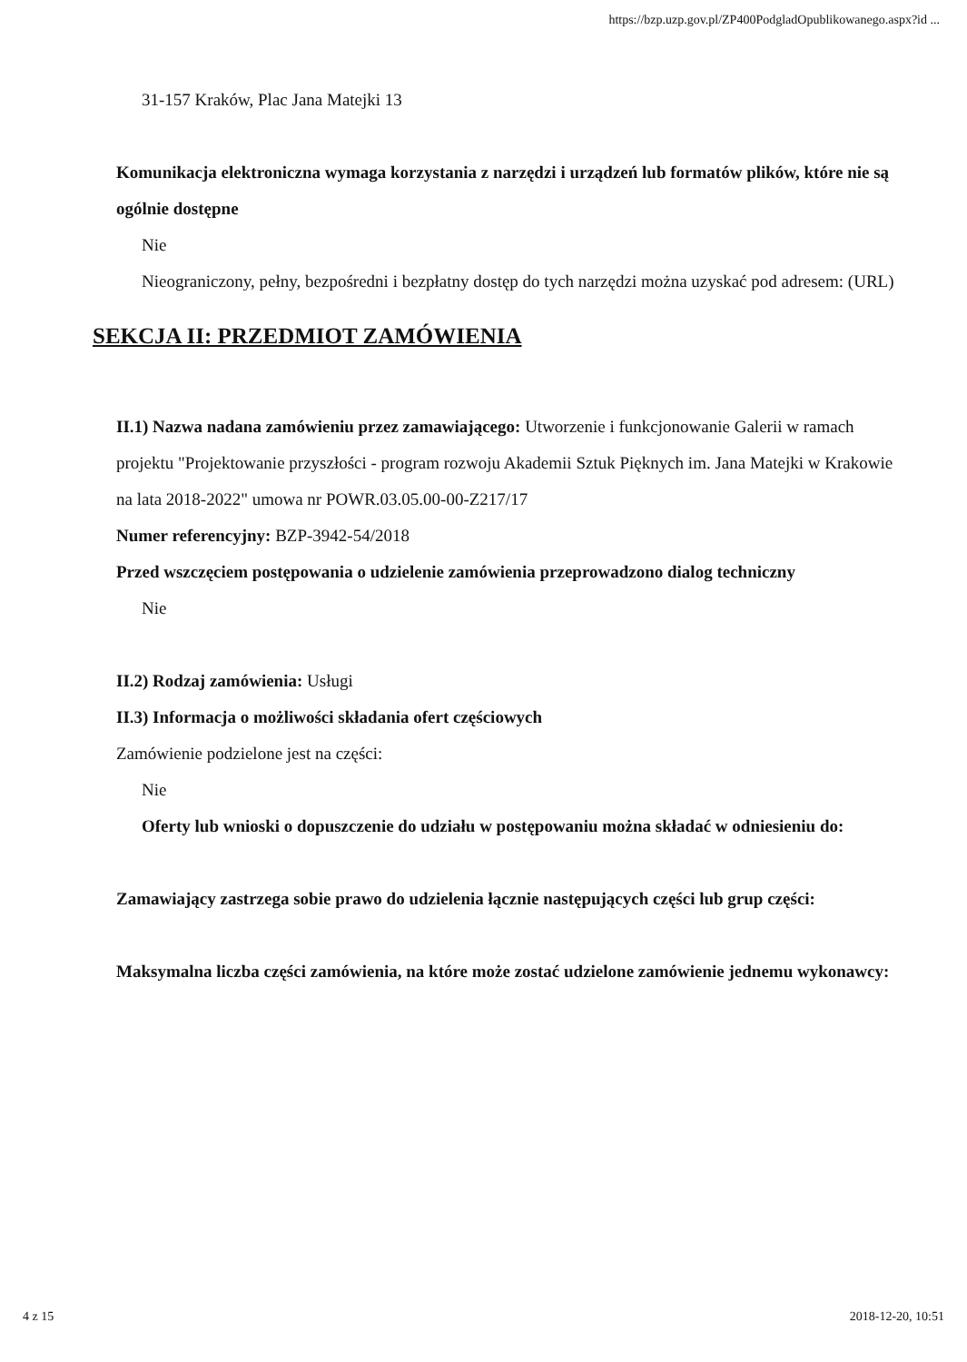https://bzp.uzp.gov.pl/ZP400PodgladOpublikowanego.aspx?id ...
31-157 Kraków, Plac Jana Matejki 13
Komunikacja elektroniczna wymaga korzystania z narzędzi i urządzeń lub formatów plików, które nie są ogólnie dostępne
Nie
Nieograniczony, pełny, bezpośredni i bezpłatny dostęp do tych narzędzi można uzyskać pod adresem: (URL)
SEKCJA II: PRZEDMIOT ZAMÓWIENIA
II.1) Nazwa nadana zamówieniu przez zamawiającego: Utworzenie i funkcjonowanie Galerii w ramach projektu "Projektowanie przyszłości - program rozwoju Akademii Sztuk Pięknych im. Jana Matejki w Krakowie na lata 2018-2022" umowa nr POWR.03.05.00-00-Z217/17
Numer referencyjny: BZP-3942-54/2018
Przed wszczęciem postępowania o udzielenie zamówienia przeprowadzono dialog techniczny
Nie
II.2) Rodzaj zamówienia: Usługi
II.3) Informacja o możliwości składania ofert częściowych
Zamówienie podzielone jest na części:
Nie
Oferty lub wnioski o dopuszczenie do udziału w postępowaniu można składać w odniesieniu do:
Zamawiający zastrzega sobie prawo do udzielenia łącznie następujących części lub grup części:
Maksymalna liczba części zamówienia, na które może zostać udzielone zamówienie jednemu wykonawcy:
4 z 15 2018-12-20, 10:51